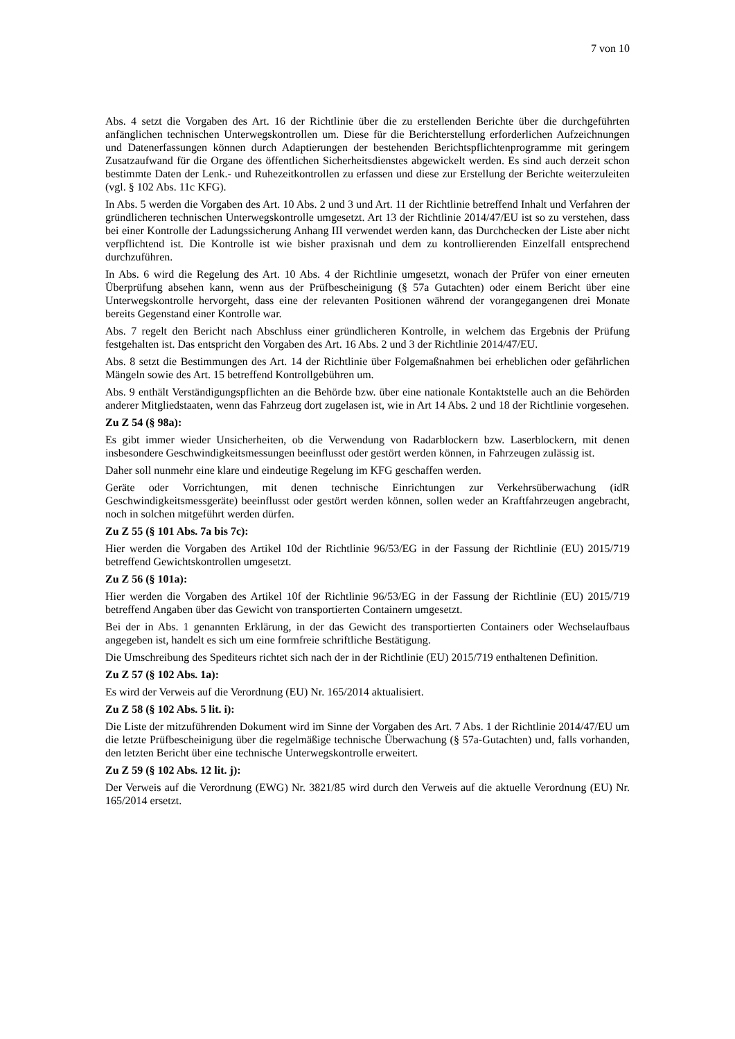7 von 10
Abs. 4 setzt die Vorgaben des Art. 16 der Richtlinie über die zu erstellenden Berichte über die durchgeführten anfänglichen technischen Unterwegskontrollen um. Diese für die Berichterstellung erforderlichen Aufzeichnungen und Datenerfassungen können durch Adaptierungen der bestehenden Berichtspflichtenprogramme mit geringem Zusatzaufwand für die Organe des öffentlichen Sicherheitsdienstes abgewickelt werden. Es sind auch derzeit schon bestimmte Daten der Lenk.- und Ruhezeitkontrollen zu erfassen und diese zur Erstellung der Berichte weiterzuleiten (vgl. § 102 Abs. 11c KFG).
In Abs. 5 werden die Vorgaben des Art. 10 Abs. 2 und 3 und Art. 11 der Richtlinie betreffend Inhalt und Verfahren der gründlicheren technischen Unterwegskontrolle umgesetzt. Art 13 der Richtlinie 2014/47/EU ist so zu verstehen, dass bei einer Kontrolle der Ladungssicherung Anhang III verwendet werden kann, das Durchchecken der Liste aber nicht verpflichtend ist. Die Kontrolle ist wie bisher praxisnah und dem zu kontrollierenden Einzelfall entsprechend durchzuführen.
In Abs. 6 wird die Regelung des Art. 10 Abs. 4 der Richtlinie umgesetzt, wonach der Prüfer von einer erneuten Überprüfung absehen kann, wenn aus der Prüfbescheinigung (§ 57a Gutachten) oder einem Bericht über eine Unterwegskontrolle hervorgeht, dass eine der relevanten Positionen während der vorangegangenen drei Monate bereits Gegenstand einer Kontrolle war.
Abs. 7 regelt den Bericht nach Abschluss einer gründlicheren Kontrolle, in welchem das Ergebnis der Prüfung festgehalten ist. Das entspricht den Vorgaben des Art. 16 Abs. 2 und 3 der Richtlinie 2014/47/EU.
Abs. 8 setzt die Bestimmungen des Art. 14 der Richtlinie über Folgemaßnahmen bei erheblichen oder gefährlichen Mängeln sowie des Art. 15 betreffend Kontrollgebühren um.
Abs. 9 enthält Verständigungspflichten an die Behörde bzw. über eine nationale Kontaktstelle auch an die Behörden anderer Mitgliedstaaten, wenn das Fahrzeug dort zugelasen ist, wie in Art 14 Abs. 2 und 18 der Richtlinie vorgesehen.
Zu Z 54 (§ 98a):
Es gibt immer wieder Unsicherheiten, ob die Verwendung von Radarblockern bzw. Laserblockern, mit denen insbesondere Geschwindigkeitsmessungen beeinflusst oder gestört werden können, in Fahrzeugen zulässig ist.
Daher soll nunmehr eine klare und eindeutige Regelung im KFG geschaffen werden.
Geräte oder Vorrichtungen, mit denen technische Einrichtungen zur Verkehrsüberwachung (idR Geschwindigkeitsmessgeräte) beeinflusst oder gestört werden können, sollen weder an Kraftfahrzeugen angebracht, noch in solchen mitgeführt werden dürfen.
Zu Z 55 (§ 101 Abs. 7a bis 7c):
Hier werden die Vorgaben des Artikel 10d der Richtlinie 96/53/EG in der Fassung der Richtlinie (EU) 2015/719 betreffend Gewichtskontrollen umgesetzt.
Zu Z 56 (§ 101a):
Hier werden die Vorgaben des Artikel 10f der Richtlinie 96/53/EG in der Fassung der Richtlinie (EU) 2015/719 betreffend Angaben über das Gewicht von transportierten Containern umgesetzt.
Bei der in Abs. 1 genannten Erklärung, in der das Gewicht des transportierten Containers oder Wechselaufbaus angegeben ist, handelt es sich um eine formfreie schriftliche Bestätigung.
Die Umschreibung des Spediteurs richtet sich nach der in der Richtlinie (EU) 2015/719 enthaltenen Definition.
Zu Z 57 (§ 102 Abs. 1a):
Es wird der Verweis auf die Verordnung (EU) Nr. 165/2014 aktualisiert.
Zu Z 58 (§ 102 Abs. 5 lit. i):
Die Liste der mitzuführenden Dokument wird im Sinne der Vorgaben des Art. 7 Abs. 1 der Richtlinie 2014/47/EU um die letzte Prüfbescheinigung über die regelmäßige technische Überwachung (§ 57a-Gutachten) und, falls vorhanden, den letzten Bericht über eine technische Unterwegskontrolle erweitert.
Zu Z 59 (§ 102 Abs. 12 lit. j):
Der Verweis auf die Verordnung (EWG) Nr. 3821/85 wird durch den Verweis auf die aktuelle Verordnung (EU) Nr. 165/2014 ersetzt.